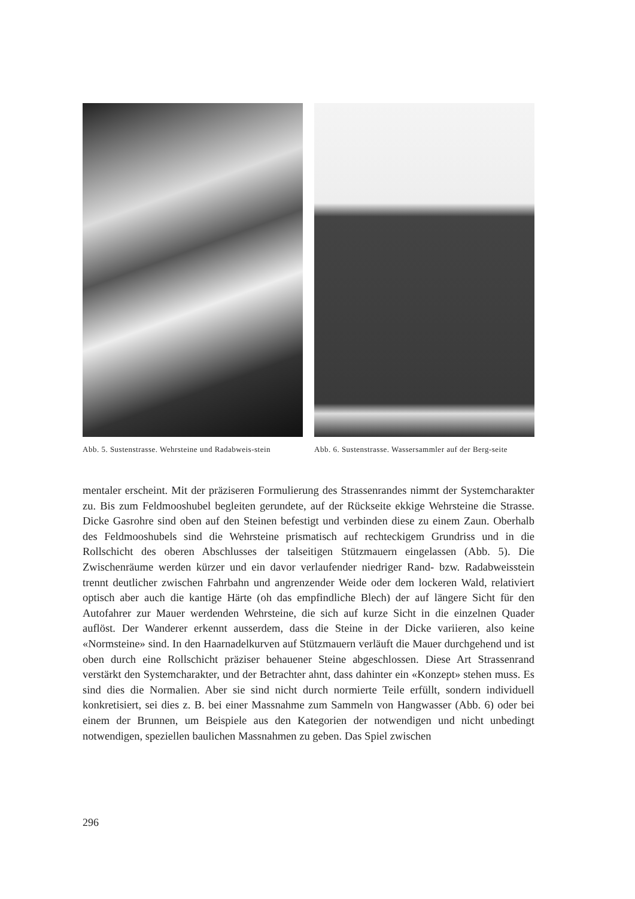Abb. 5. Sustenstrasse. Wehrsteine und Radabweis-stein
Abb. 6. Sustenstrasse. Wassersammler auf der Berg-seite
mentaler erscheint. Mit der präziseren Formulierung des Strassenrandes nimmt der Systemcharakter zu. Bis zum Feldmooshubel begleiten gerundete, auf der Rückseite ekkige Wehrsteine die Strasse. Dicke Gasrohre sind oben auf den Steinen befestigt und verbinden diese zu einem Zaun. Oberhalb des Feldmooshubels sind die Wehrsteine prismatisch auf rechteckigem Grundriss und in die Rollschicht des oberen Abschlusses der talseitigen Stützmauern eingelassen (Abb. 5). Die Zwischenräume werden kürzer und ein davor verlaufender niedriger Rand- bzw. Radabweisstein trennt deutlicher zwischen Fahrbahn und angrenzender Weide oder dem lockeren Wald, relativiert optisch aber auch die kantige Härte (oh das empfindliche Blech) der auf längere Sicht für den Autofahrer zur Mauer werdenden Wehrsteine, die sich auf kurze Sicht in die einzelnen Quader auflöst. Der Wanderer erkennt ausserdem, dass die Steine in der Dicke variieren, also keine «Normsteine» sind. In den Haarnadelkurven auf Stützmauern verläuft die Mauer durchgehend und ist oben durch eine Rollschicht präziser behauener Steine abgeschlossen. Diese Art Strassenrand verstärkt den Systemcharakter, und der Betrachter ahnt, dass dahinter ein «Konzept» stehen muss. Es sind dies die Normalien. Aber sie sind nicht durch normierte Teile erfüllt, sondern individuell konkretisiert, sei dies z. B. bei einer Massnahme zum Sammeln von Hangwasser (Abb. 6) oder bei einem der Brunnen, um Beispiele aus den Kategorien der notwendigen und nicht unbedingt notwendigen, speziellen baulichen Massnahmen zu geben. Das Spiel zwischen
296